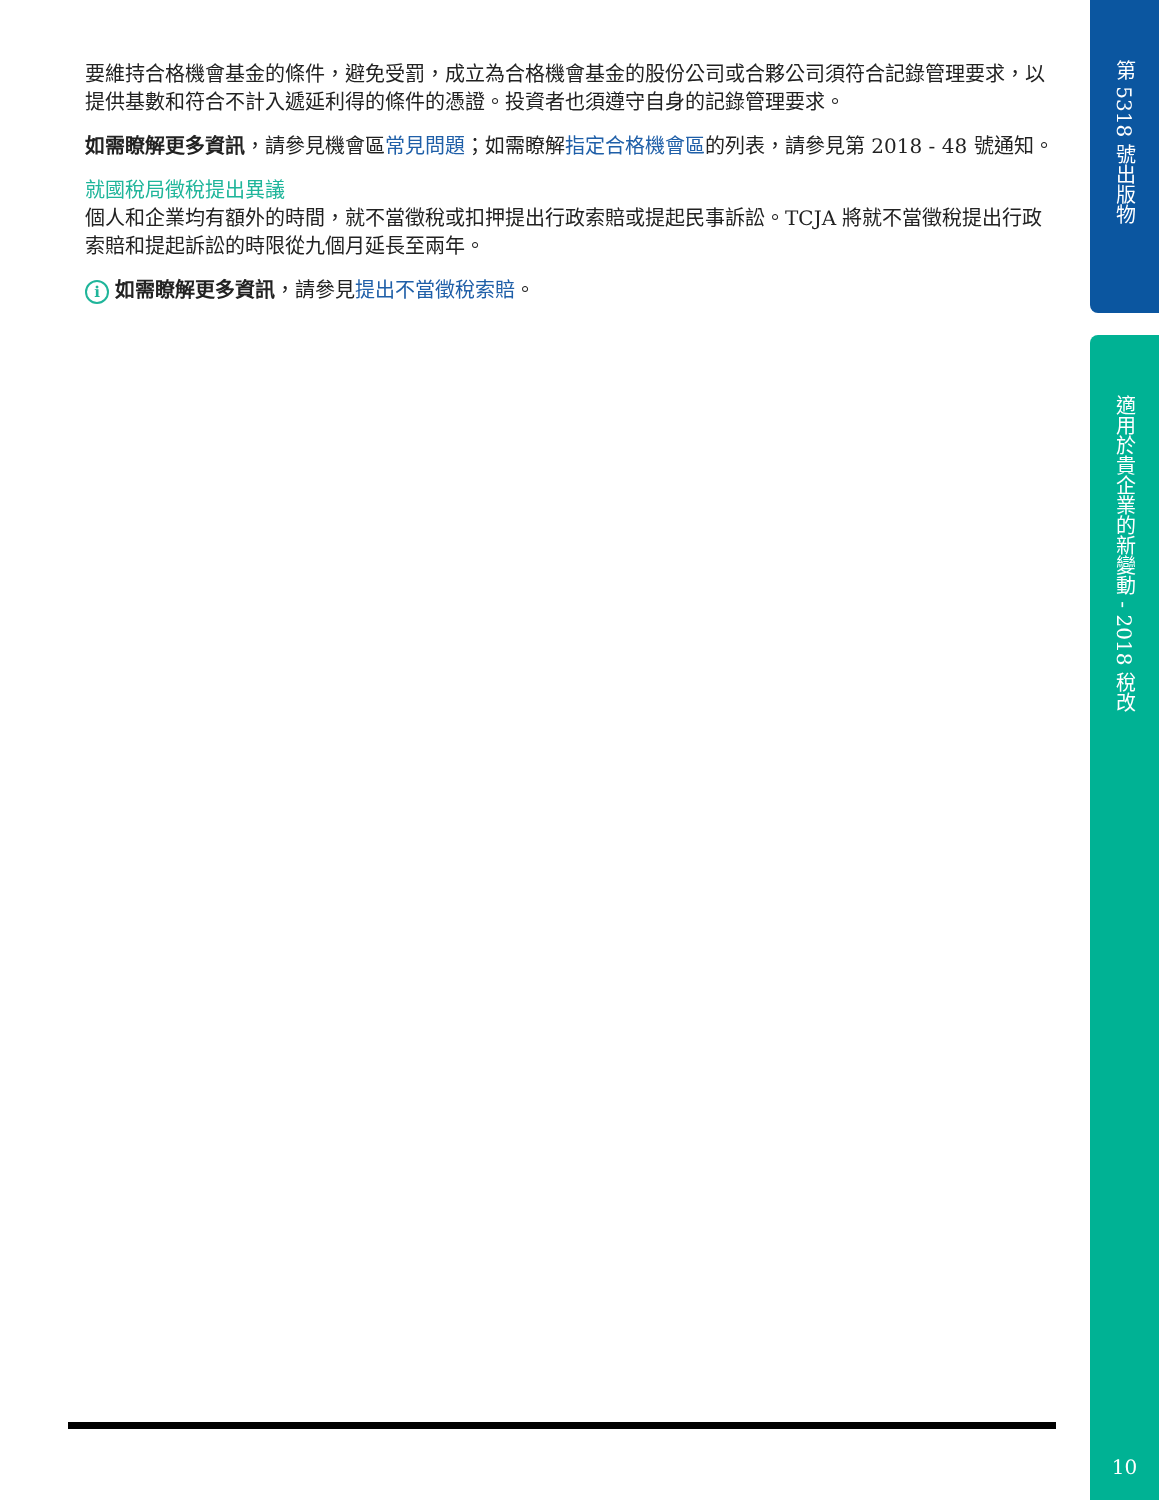第 5318 號出版物
要維持合格機會基金的條件，避免受罰，成立為合格機會基金的股份公司或合夥公司須符合記錄管理要求，以提供基數和符合不計入遞延利得的條件的憑證。投資者也須遵守自身的記錄管理要求。
如需瞭解更多資訊，請參見機會區常見問題；如需瞭解指定合格機會區的列表，請參見第 2018 - 48 號通知。
就國稅局徵稅提出異議
個人和企業均有額外的時間，就不當徵稅或扣押提出行政索賠或提起民事訴訟。TCJA 將就不當徵稅提出行政索賠和提起訴訟的時限從九個月延長至兩年。
i 如需瞭解更多資訊，請參見提出不當徵稅索賠。
適用於貴企業的新變動 - 2018 稅改
10